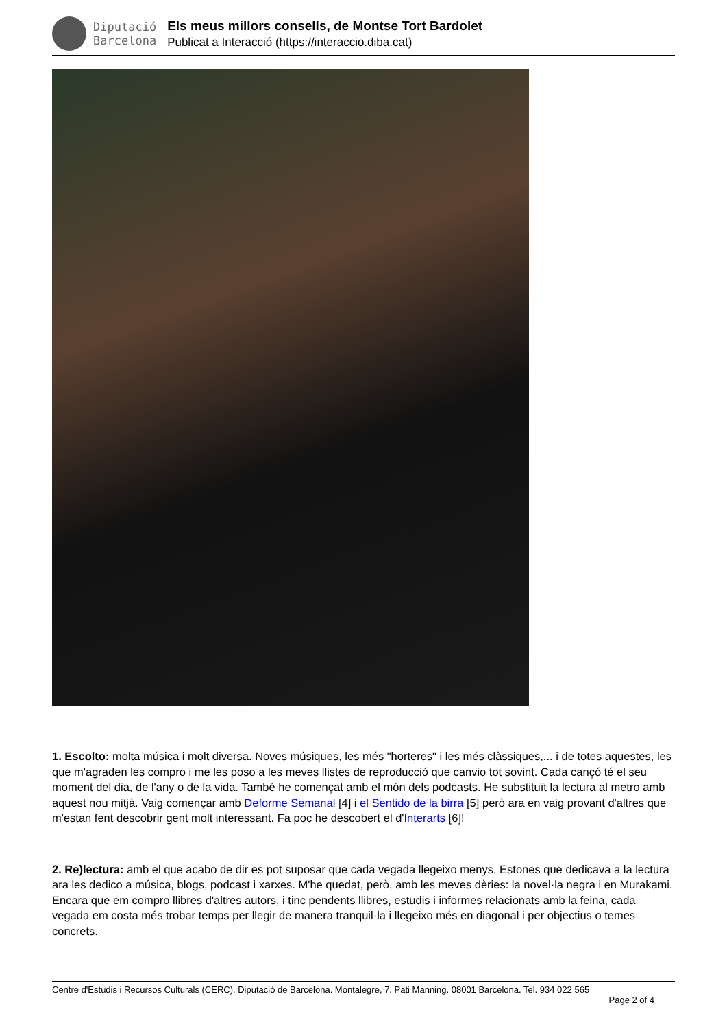Diputació
Barcelona
Els meus millors consells, de Montse Tort Bardolet
Publicat a Interacció (https://interaccio.diba.cat)
1. Escolto: molta música i molt diversa. Noves músiques, les més "horteres" i les més clàssiques,... i de totes aquestes, les que m'agraden les compro i me les poso a les meves llistes de reproducció que canvio tot sovint. Cada cançó té el seu moment del dia, de l'any o de la vida. També he començat amb el món dels podcasts. He substituït la lectura al metro amb aquest nou mitjà. Vaig començar amb Deforme Semanal [4] i el Sentido de la birra [5] però ara en vaig provant d'altres que m'estan fent descobrir gent molt interessant. Fa poc he descobert el d'Interarts [6]!
2. Re)lectura: amb el que acabo de dir es pot suposar que cada vegada llegeixo menys. Estones que dedicava a la lectura ara les dedico a música, blogs, podcast i xarxes. M'he quedat, però, amb les meves dèries: la novel·la negra i en Murakami. Encara que em compro llibres d'altres autors, i tinc pendents llibres, estudis i informes relacionats amb la feina, cada vegada em costa més trobar temps per llegir de manera tranquil·la i llegeixo més en diagonal i per objectius o temes concrets.
Centre d'Estudis i Recursos Culturals (CERC). Diputació de Barcelona. Montalegre, 7. Pati Manning. 08001 Barcelona. Tel. 934 022 565
Page 2 of 4